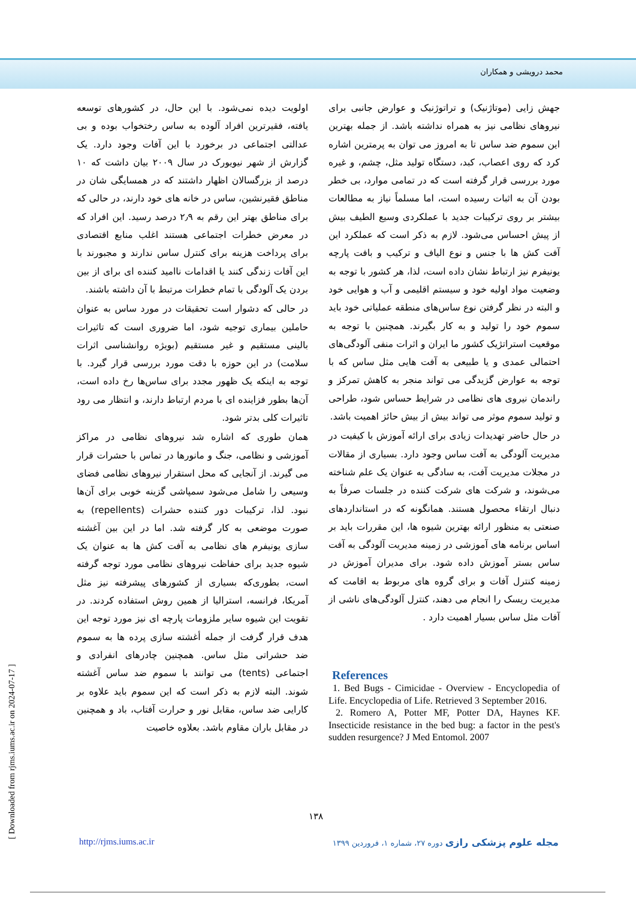محمد درویشی و همکاران
اولویت دیده نمی‌شود. با این حال، در کشورهای توسعه یافته، فقیرترین افراد آلوده به ساس رختخواب بوده و بی عدالتی اجتماعی در برخورد با این آفات وجود دارد. یک گزارش از شهر نیویورک در سال ۲۰۰۹ بیان داشت که ۱۰ درصد از بزرگسالان اظهار داشتند که در همسایگی شان در مناطق فقیرنشین، ساس در خانه های خود دارند، در حالی که برای مناطق بهتر این رقم به ۲٫۹ درصد رسید. این افراد که در معرض خطرات اجتماعی هستند اغلب منابع اقتصادی برای پرداخت هزینه برای کنترل ساس ندارند و مجبورند با این آفات زندگی کنند یا اقدامات ناامید کننده ای برای از بین بردن یک آلودگی با تمام خطرات مرتبط با آن داشته باشند.
در حالی که دشوار است تحقیقات در مورد ساس به عنوان حاملین بیماری توجیه شود، اما ضروری است که تاثیرات بالینی مستقیم و غیر مستقیم (بویژه روانشناسی اثرات سلامت) در این حوزه با دقت مورد بررسی قرار گیرد. با توجه به اینکه یک ظهور مجدد برای ساس‌ها رخ داده است، آن‌ها بطور فزاینده ای با مردم ارتباط دارند، و انتظار می رود تاثیرات کلی بدتر شود.
همان طوری که اشاره شد نیروهای نظامی در مراکز آموزشی و نظامی، جنگ و مانورها در تماس با حشرات قرار می گیرند. از آنجایی که محل استقرار نیروهای نظامی فضای وسیعی را شامل می‌شود سمپاشی گزینه خوبی برای آن‌ها نبود. لذا، ترکیبات دور کننده حشرات (repellents) به صورت موضعی به کار گرفته شد. اما در این بین آغشته سازی یونیفرم های نظامی به آفت کش ها به عنوان یک شیوه جدید برای حفاظت نیروهای نظامی مورد توجه گرفته است، بطوری‌که بسیاری از کشورهای پیشرفته نیز مثل آمریکا، فرانسه، استرالیا از همین روش استفاده کردند. در تقویت این شیوه سایر ملزومات پارچه ای نیز مورد توجه این هدف قرار گرفت از جمله أغشته سازی پرده ها به سموم ضد حشراتی مثل ساس. همچنین چادرهای انفرادی و اجتماعی (tents) می توانند با سموم ضد ساس آغشته شوند. البته لازم به ذکر است که این سموم باید علاوه بر کارایی ضد ساس، مقابل نور و حرارت آفتاب، باد و همچنین در مقابل باران مقاوم باشد. بعلاوه خاصیت
جهش زایی (موتاژنیک) و تراتوژنیک و عوارض جانبی برای نیروهای نظامی نیز به همراه نداشته باشد. از جمله بهترین این سموم ضد ساس تا به امروز می توان به پرمترین اشاره کرد که روی اعصاب، کبد، دستگاه تولید مثل، چشم، و غیره مورد بررسی قرار گرفته است که در تمامی موارد، بی خطر بودن آن به اثبات رسیده است، اما مسلماً نیاز به مطالعات بیشتر بر روی ترکیبات جدید با عملکردی وسیع الطیف بیش از پیش احساس می‌شود. لازم به ذکر است که عملکرد این آفت کش ها با جنس و نوع الیاف و ترکیب و بافت پارچه یونیفرم نیز ارتباط نشان داده است، لذا، هر کشور با توجه به وضعیت مواد اولیه خود و سیستم اقلیمی و آب و هوایی خود و البته در نظر گرفتن نوع ساس‌های منطقه عملیاتی خود باید سموم خود را تولید و به کار بگیرند. همچنین با توجه به موقعیت استراتژیک کشور ما ایران و اثرات منفی آلودگی‌های احتمالی عمدی و یا طبیعی به آفت هایی مثل ساس که با توجه به عوارض گزیدگی می تواند منجر به کاهش تمرکز و راندمان نیروی های نظامی در شرایط حساس شود، طراحی و تولید سموم موثر می تواند بیش از بیش حائز اهمیت باشد.
در حال حاضر تهدیدات زیادی برای ارائه آموزش با کیفیت در مدیریت آلودگی به آفت ساس وجود دارد. بسیاری از مقالات در مجلات مدیریت آفت، به سادگی به عنوان یک علم شناخته می‌شوند، و شرکت های شرکت کننده در جلسات صرفاً به دنبال ارتقاء محصول هستند. همانگونه که در استانداردهای صنعتی به منظور ارائه بهترین شیوه ها، این مقررات باید بر اساس برنامه های آموزشی در زمینه مدیریت آلودگی به آفت ساس بستر آموزش داده شود. برای مدیران آموزش در زمینه کنترل آفات و برای گروه های مربوط به اقامت که مدیریت ریسک را انجام می دهند، کنترل آلودگی‌های ناشی از آفات مثل ساس بسیار اهمیت دارد .
References
1. Bed Bugs - Cimicidae - Overview - Encyclopedia of Life. Encyclopedia of Life. Retrieved 3 September 2016.
2. Romero A, Potter MF, Potter DA, Haynes KF. Insecticide resistance in the bed bug: a factor in the pest's sudden resurgence? J Med Entomol. 2007
۱۳۸
http://rjms.iums.ac.ir مجله علوم پزشکی رازی دوره ۲۷، شماره ۱، فروردین ۱۳۹۹
[ Downloaded from rjms.iums.ac.ir on 2024-07-17 ]